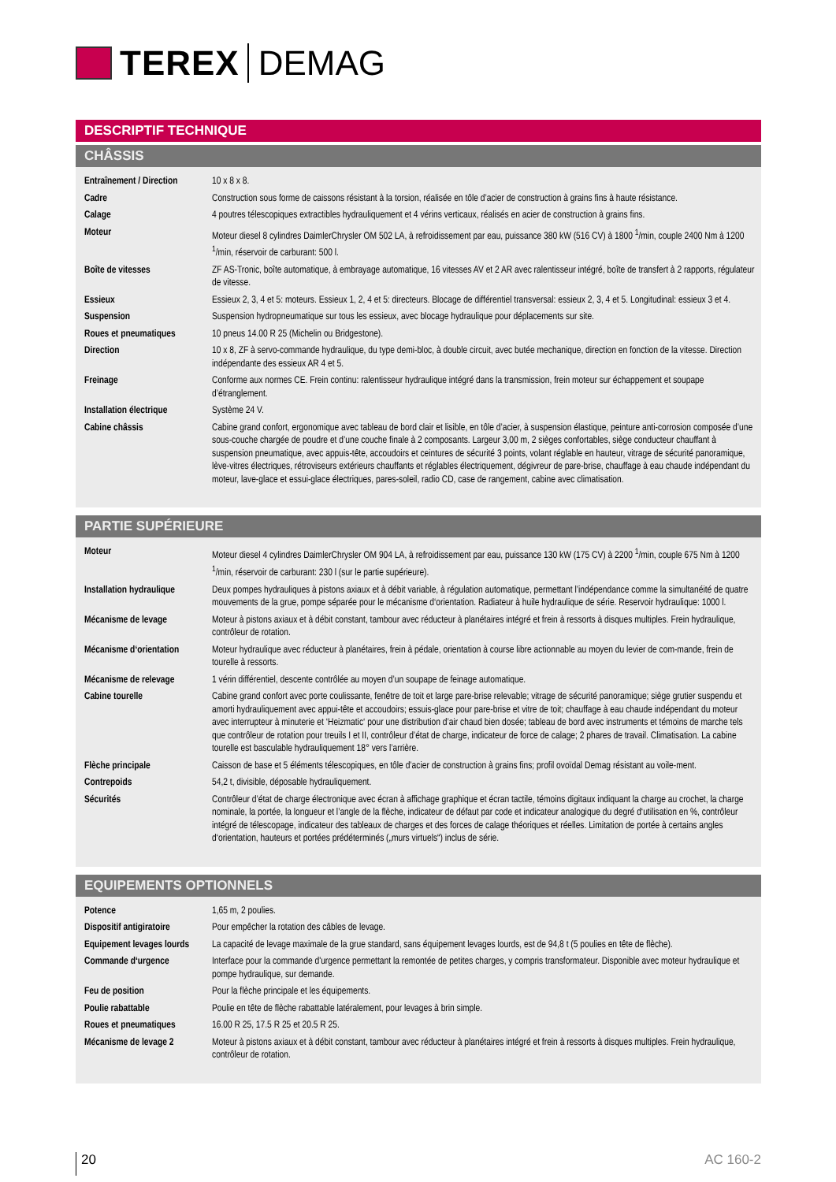TEREX DEMAG
DESCRIPTIF TECHNIQUE
CHÂSSIS
| Entraînement / Direction | 10 x 8 x 8. |
| Cadre | Construction sous forme de caissons résistant à la torsion, réalisée en tôle d’acier de construction à grains fins à haute résistance. |
| Calage | 4 poutres télescopiques extractibles hydrauliquement et 4 vérins verticaux, réalisés en acier de construction à grains fins. |
| Moteur | Moteur diesel 8 cylindres DaimlerChrysler OM 502 LA, à refroidissement par eau, puissance 380 kW (516 CV) à 1800 <sup>1</sup>/min, couple 2400 Nm à 1200 <sup>1</sup>/min, réservoir de carburant: 500 l. |
| Boîte de vitesses | ZF AS-Tronic, boîte automatique, à embrayage automatique, 16 vitesses AV et 2 AR avec ralentisseur intégré, boîte de transfert à 2 rapports, régulateur de vitesse. |
| Essieux | Essieux 2, 3, 4 et 5: moteurs. Essieux 1, 2, 4 et 5: directeurs. Blocage de différentiel transversal: essieux 2, 3, 4 et 5. Longitudinal: essieux 3 et 4. |
| Suspension | Suspension hydropneumatique sur tous les essieux, avec blocage hydraulique pour déplacements sur site. |
| Roues et pneumatiques | 10 pneus 14.00 R 25 (Michelin ou Bridgestone). |
| Direction | 10 x 8, ZF à servo-commande hydraulique, du type demi-bloc, à double circuit, avec butée mechanique, direction en fonction de la vitesse. Direction indépendante des essieux AR 4 et 5. |
| Freinage | Conforme aux normes CE. Frein continu: ralentisseur hydraulique intégré dans la transmission, frein moteur sur échappement et soupape d’étranglement. |
| Installation électrique | Système 24 V. |
| Cabine châssis | Cabine grand confort, ergonomique avec tableau de bord clair et lisible, en tôle d’acier, à suspension élastique, peinture anti-corrosion composée d’une sous-couche chargée de poudre et d’une couche finale à 2 composants. Largeur 3,00 m, 2 sièges confortables, siège conducteur chauffant à suspension pneumatique, avec appuis-tête, accoudoirs et ceintures de sécurité 3 points, volant réglable en hauteur, vitrage de sécurité panoramique, lève-vitres électriques, rétroviseurs extérieurs chauffants et réglables électriquement, dégivreur de pare-brise, chauffage à eau chaude indépendant du moteur, lave-glace et essui-glace électriques, pares-soleil, radio CD, case de rangement, cabine avec climatisation. |
PARTIE SUPÉRIEURE
| Moteur | Moteur diesel 4 cylindres DaimlerChrysler OM 904 LA, à refroidissement par eau, puissance 130 kW (175 CV) à 2200 <sup>1</sup>/min, couple 675 Nm à 1200 <sup>1</sup>/min, réservoir de carburant: 230 l (sur le partie supérieure). |
| Installation hydraulique | Deux pompes hydrauliques à pistons axiaux et à débit variable, à régulation automatique, permettant l’indépendance comme la simultanéité de quatre mouvements de la grue, pompe séparée pour le mécanisme d‘orientation. Radiateur à huile hydraulique de série. Reservoir hydraulique: 1000 l. |
| Mécanisme de levage | Moteur à pistons axiaux et à débit constant, tambour avec réducteur à planétaires intégré et frein à ressorts à disques multiples. Frein hydraulique, contrôleur de rotation. |
| Mécanisme d‘orientation | Moteur hydraulique avec réducteur à planétaires, frein à pédale, orientation à course libre actionnable au moyen du levier de com-mande, frein de tourelle à ressorts. |
| Mécanisme de relevage | 1 vérin différentiel, descente contrôlée au moyen d’un soupape de feinage automatique. |
| Cabine tourelle | Cabine grand confort avec porte coulissante, fenêtre de toit et large pare-brise relevable; vitrage de sécurité panoramique; siège grutier suspendu et amorti hydrauliquement avec appui-tête et accoudoirs; essuis-glace pour pare-brise et vitre de toit; chauffage à eau chaude indépendant du moteur avec interrupteur à minuterie et ‘Heizmatic‘ pour une distribution d’air chaud bien dosée; tableau de bord avec instruments et témoins de marche tels que contrôleur de rotation pour treuils I et II, contrôleur d’état de charge, indicateur de force de calage; 2 phares de travail. Climatisation. La cabine tourelle est basculable hydrauliquement 18° vers l’arrière. |
| Flèche principale | Caisson de base et 5 éléments télescopiques, en tôle d’acier de construction à grains fins; profil ovoïdal Demag résistant au voile-ment. |
| Contrepoids | 54,2 t, divisible, déposable hydrauliquement. |
| Sécurités | Contrôleur d’état de charge électronique avec écran à affichage graphique et écran tactile, témoins digitaux indiquant la charge au crochet, la charge nominale, la portée, la longueur et l’angle de la flèche, indicateur de défaut par code et indicateur analogique du degré d‘utilisation en %, contrôleur intégré de télescopage, indicateur des tableaux de charges et des forces de calage théoriques et réelles. Limitation de portée à certains angles d‘orientation, hauteurs et portées prédéterminés („murs virtuels“) inclus de série. |
EQUIPEMENTS OPTIONNELS
| Potence | 1,65 m, 2 poulies. |
| Dispositif antigiratoire | Pour empêcher la rotation des câbles de levage. |
| Equipement levages lourds | La capacité de levage maximale de la grue standard, sans équipement levages lourds, est de 94,8 t (5 poulies en tête de flèche). |
| Commande d‘urgence | Interface pour la commande d'urgence permettant la remontée de petites charges, y compris transformateur. Disponible avec moteur hydraulique et pompe hydraulique, sur demande. |
| Feu de position | Pour la flèche principale et les équipements. |
| Poulie rabattable | Poulie en tête de flèche rabattable latéralement, pour levages à brin simple. |
| Roues et pneumatiques | 16.00 R 25, 17.5 R 25 et 20.5 R 25. |
| Mécanisme de levage 2 | Moteur à pistons axiaux et à débit constant, tambour avec réducteur à planétaires intégré et frein à ressorts à disques multiples. Frein hydraulique, contrôleur de rotation. |
20 AC 160-2